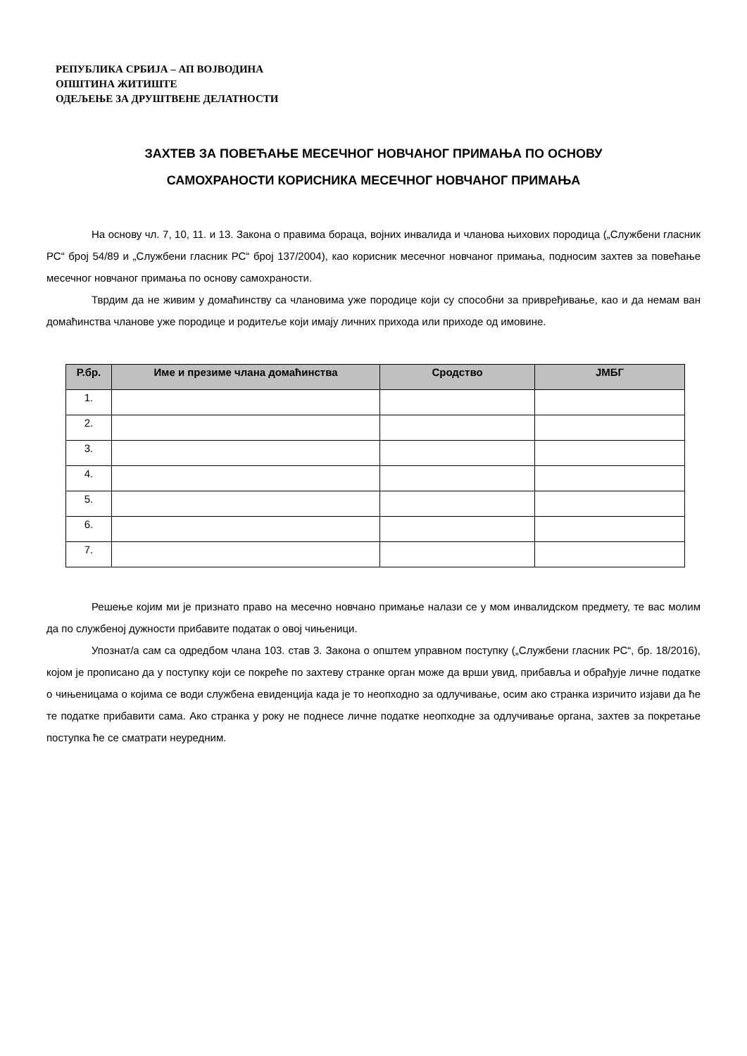РЕПУБЛИКА СРБИЈА – АП ВОЈВОДИНА
ОПШТИНА ЖИТИШТЕ
ОДЕЉЕЊЕ ЗА ДРУШТВЕНЕ ДЕЛАТНОСТИ
ЗАХТЕВ ЗА ПОВЕЋАЊЕ МЕСЕЧНОГ НОВЧАНОГ ПРИМАЊА ПО ОСНОВУ
САМОХРАНОСТИ КОРИСНИКА МЕСЕЧНОГ НОВЧАНОГ ПРИМАЊА
На основу чл. 7, 10, 11. и 13. Закона о правима бораца, војних инвалида и чланова њихових породица („Службени гласник РС“ број 54/89 и „Службени гласник РС“ број 137/2004), као корисник месечног новчаног примања, подносим захтев за повећање месечног новчаног примања по основу самохраности.
Тврдим да не живим у домаћинству са члановима уже породице који су способни за привређивање, као и да немам ван домаћинства чланове уже породице и родитеље који имају личних прихода или приходе од имовине.
| Р.бр. | Име и презиме члана домаћинства | Сродство | ЈМБГ |
| --- | --- | --- | --- |
| 1. | | | |
| 2. | | | |
| 3. | | | |
| 4. | | | |
| 5. | | | |
| 6. | | | |
| 7. | | | |
Решење којим ми је признато право на месечно новчано примање налази се у мом инвалидском предмету, те вас молим да по службеној дужности прибавите податак о овој чињеници.
Упознат/а сам са одредбом члана 103. став 3. Закона о општем управном поступку („Службени гласник РС“, бр. 18/2016), којом је прописано да у поступку који се покреће по захтеву странке орган може да врши увид, прибавља и обрађује личне податке о чињеницама о којима се води службена евиденција када је то неопходно за одлучивање, осим ако странка изричито изјави да ће те податке прибавити сама. Ако странка у року не поднесе личне податке неопходне за одлучивање органа, захтев за покретање поступка ће се сматрати неуредним.